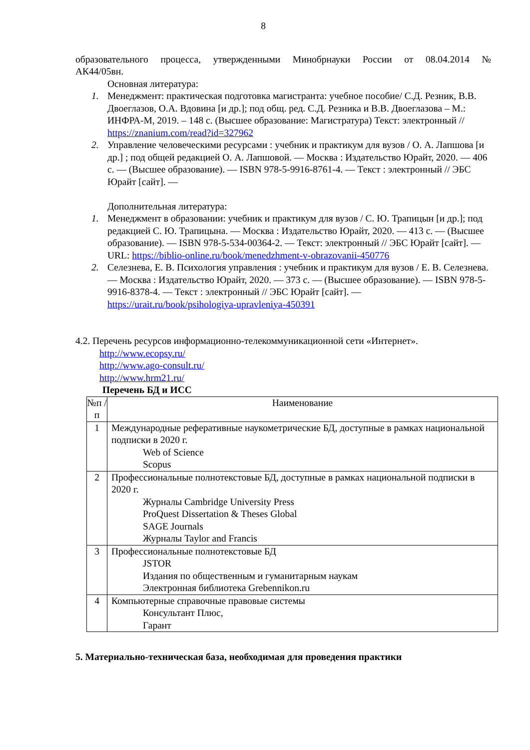8
образовательного процесса, утвержденными Минобрнауки России от 08.04.2014 №
АК44/05вн.
Основная литература:
1. Менеджмент: практическая подготовка магистранта: учебное пособие/ С.Д. Резник, В.В. Двоеглазов, О.А. Вдовина [и др.]; под общ. ред. С.Д. Резника и В.В. Двоеглазова – М.: ИНФРА-М, 2019. – 148 с. (Высшее образование: Магистратура) Текст: электронный // https://znanium.com/read?id=327962
2. Управление человеческими ресурсами : учебник и практикум для вузов / О. А. Лапшова [и др.] ; под общей редакцией О. А. Лапшовой. — Москва : Издательство Юрайт, 2020. — 406 с. — (Высшее образование). — ISBN 978-5-9916-8761-4. — Текст : электронный // ЭБС Юрайт [сайт]. —
Дополнительная литература:
1. Менеджмент в образовании: учебник и практикум для вузов / С. Ю. Трапицын [и др.]; под редакцией С. Ю. Трапицына. — Москва : Издательство Юрайт, 2020. — 413 с. — (Высшее образование). — ISBN 978-5-534-00364-2. — Текст: электронный // ЭБС Юрайт [сайт]. — URL: https://biblio-online.ru/book/menedzhment-v-obrazovanii-450776
2. Селезнева, Е. В. Психология управления : учебник и практикум для вузов / Е. В. Селезнева. — Москва : Издательство Юрайт, 2020. — 373 с. — (Высшее образование). — ISBN 978-5-9916-8378-4. — Текст : электронный // ЭБС Юрайт [сайт]. — https://urait.ru/book/psihologiya-upravleniya-450391
4.2. Перечень ресурсов информационно-телекоммуникационной сети «Интернет».
http://www.ecopsy.ru/
http://www.ago-consult.ru/
http://www.hrm21.ru/
Перечень БД и ИСС
| №п /п | Наименование |
| --- | --- |
| 1 | Международные реферативные наукометрические БД, доступные в рамках национальной подписки в 2020 г. Web of Science Scopus |
| 2 | Профессиональные полнотекстовые БД, доступные в рамках национальной подписки в 2020 г. Журналы Cambridge University Press ProQuest Dissertation & Theses Global SAGE Journals Журналы Taylor and Francis |
| 3 | Профессиональные полнотекстовые БД JSTOR Издания по общественным и гуманитарным наукам Электронная библиотека Grebennikon.ru |
| 4 | Компьютерные справочные правовые системы Консультант Плюс, Гарант |
5. Материально-техническая база, необходимая для проведения практики